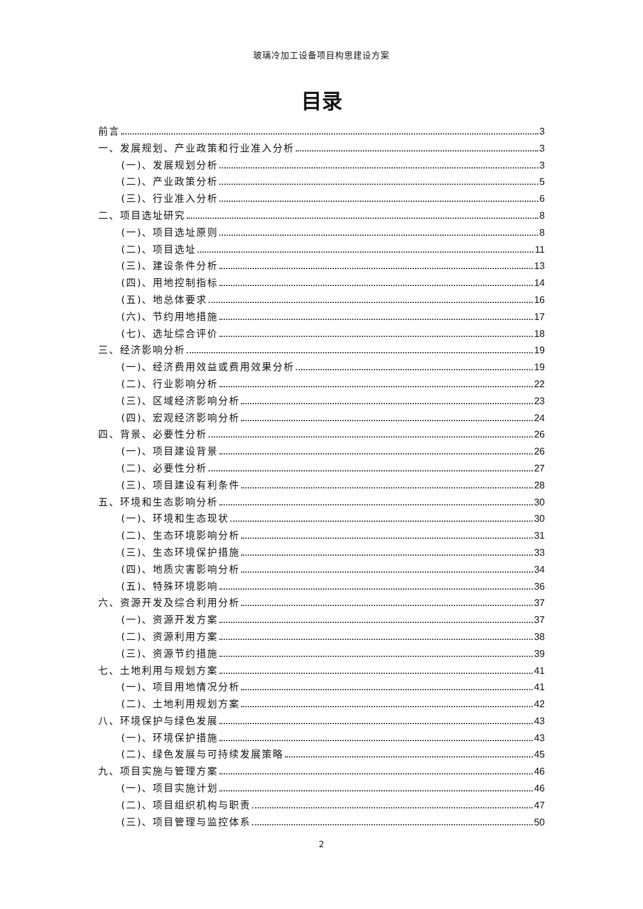玻璃冷加工设备项目构思建设方案
目录
前言 3
一、发展规划、产业政策和行业准入分析 3
(一)、发展规划分析 3
(二)、产业政策分析 5
(三)、行业准入分析 6
二、项目选址研究 8
(一)、项目选址原则 8
(二)、项目选址 11
(三)、建设条件分析 13
(四)、用地控制指标 14
(五)、地总体要求 16
(六)、节约用地措施 17
(七)、选址综合评价 18
三、经济影响分析 19
(一)、经济费用效益或费用效果分析 19
(二)、行业影响分析 22
(三)、区域经济影响分析 23
(四)、宏观经济影响分析 24
四、背景、必要性分析 26
(一)、项目建设背景 26
(二)、必要性分析 27
(三)、项目建设有利条件 28
五、环境和生态影响分析 30
(一)、环境和生态现状 30
(二)、生态环境影响分析 31
(三)、生态环境保护措施 33
(四)、地质灾害影响分析 34
(五)、特殊环境影响 36
六、资源开发及综合利用分析 37
(一)、资源开发方案 37
(二)、资源利用方案 38
(三)、资源节约措施 39
七、土地利用与规划方案 41
(一)、项目用地情况分析 41
(二)、土地利用规划方案 42
八、环境保护与绿色发展 43
(一)、环境保护措施 43
(二)、绿色发展与可持续发展策略 45
九、项目实施与管理方案 46
(一)、项目实施计划 46
(二)、项目组织机构与职责 47
(三)、项目管理与监控体系 50
2